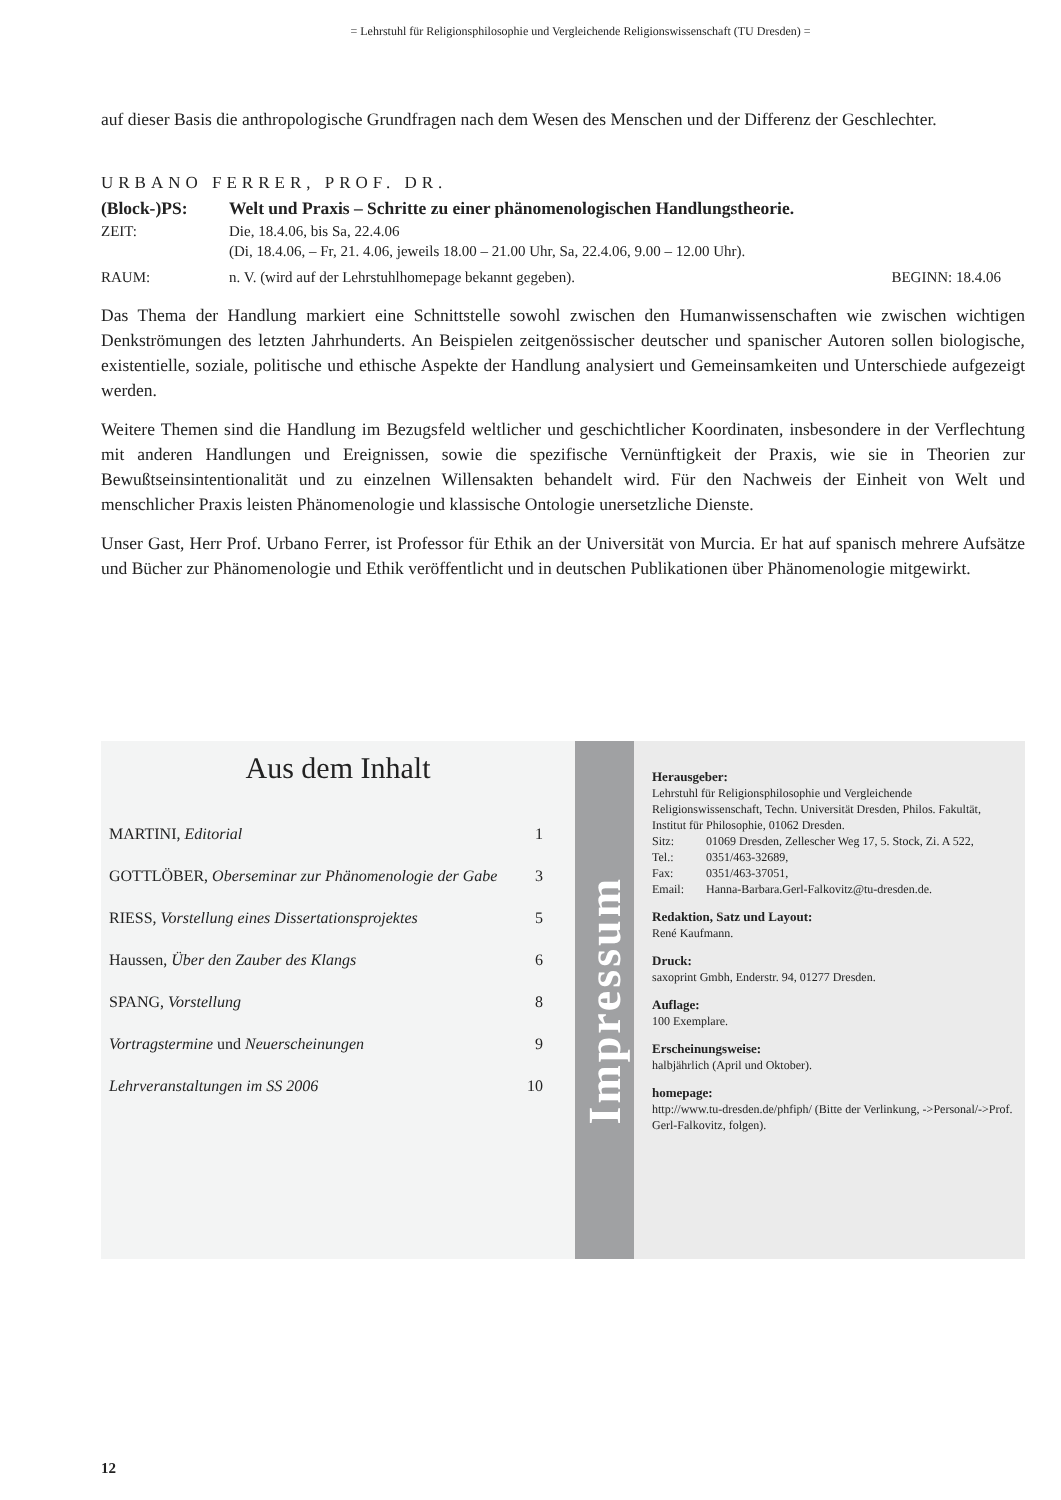= Lehrstuhl für Religionsphilosophie und Vergleichende Religionswissenschaft (TU Dresden) =
auf dieser Basis die anthropologische Grundfragen nach dem Wesen des Menschen und der Differenz der Geschlechter.
URBANO FERRER, PROF. DR.
(Block-)PS: Welt und Praxis – Schritte zu einer phänomenologischen Handlungstheorie.
ZEIT: Die, 18.4.06, bis Sa, 22.4.06
(Di, 18.4.06, – Fr, 21. 4.06, jeweils 18.00 – 21.00 Uhr, Sa, 22.4.06, 9.00 – 12.00 Uhr).
RAUM: n. V. (wird auf der Lehrstuhlhomepage bekannt gegeben).
BEGINN: 18.4.06
Das Thema der Handlung markiert eine Schnittstelle sowohl zwischen den Humanwissenschaften wie zwischen wichtigen Denkströmungen des letzten Jahrhunderts. An Beispielen zeitgenössischer deutscher und spanischer Autoren sollen biologische, existentielle, soziale, politische und ethische Aspekte der Handlung analysiert und Gemeinsamkeiten und Unterschiede aufgezeigt werden.
Weitere Themen sind die Handlung im Bezugsfeld weltlicher und geschichtlicher Koordinaten, insbesondere in der Verflechtung mit anderen Handlungen und Ereignissen, sowie die spezifische Vernünftigkeit der Praxis, wie sie in Theorien zur Bewußtseinsintentionalität und zu einzelnen Willensakten behandelt wird. Für den Nachweis der Einheit von Welt und menschlicher Praxis leisten Phänomenologie und klassische Ontologie unersetzliche Dienste.
Unser Gast, Herr Prof. Urbano Ferrer, ist Professor für Ethik an der Universität von Murcia. Er hat auf spanisch mehrere Aufsätze und Bücher zur Phänomenologie und Ethik veröffentlicht und in deutschen Publikationen über Phänomenologie mitgewirkt.
Aus dem Inhalt
MARTINI, Editorial 1
GOTTLÖBER, Oberseminar zur Phänomenologie der Gabe 3
RIESS, Vorstellung eines Dissertationsprojektes 5
Haussen, Über den Zauber des Klangs 6
SPANG, Vorstellung 8
Vortragstermine und Neuerscheinungen 9
Lehrveranstaltungen im SS 2006 10
Impressum
Herausgeber:
Lehrstuhl für Religionsphilosophie und Vergleichende Religionswissenschaft, Techn. Universität Dresden, Philos. Fakultät, Institut für Philosophie, 01062 Dresden.
Sitz: 01069 Dresden, Zellescher Weg 17, 5. Stock, Zi. A 522,
Tel.: 0351/463-32689,
Fax: 0351/463-37051,
Email: Hanna-Barbara.Gerl-Falkovitz@tu-dresden.de.
Redaktion, Satz und Layout:
René Kaufmann.
Druck:
saxoprint Gmbh, Enderstr. 94, 01277 Dresden.
Auflage:
100 Exemplare.
Erscheinungsweise:
halbjährlich (April und Oktober).
homepage:
http://www.tu-dresden.de/phfiph/ (Bitte der Verlinkung, ->Personal/->Prof. Gerl-Falkovitz, folgen).
12